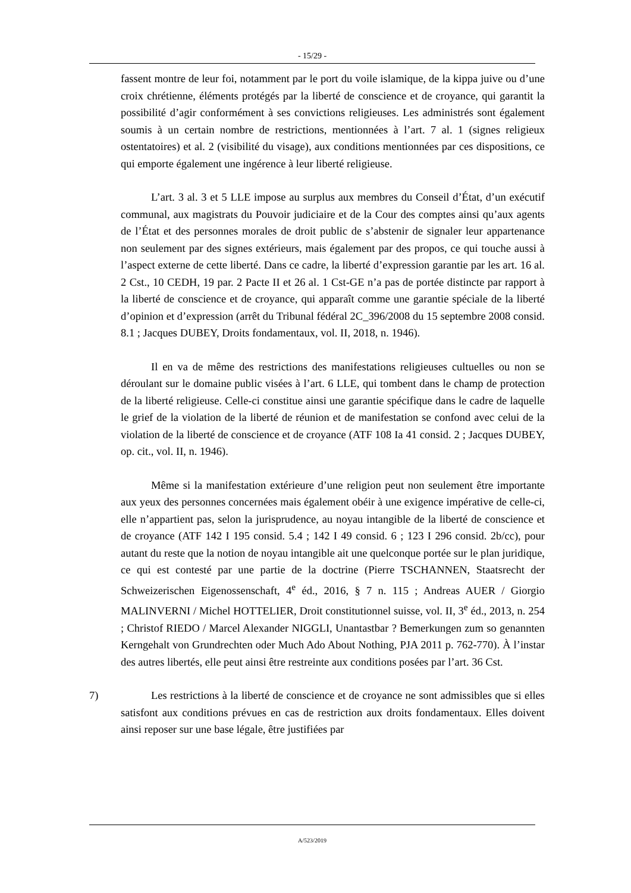- 15/29 -
fassent montre de leur foi, notamment par le port du voile islamique, de la kippa juive ou d’une croix chrétienne, éléments protégés par la liberté de conscience et de croyance, qui garantit la possibilité d’agir conformément à ses convictions religieuses. Les administrés sont également soumis à un certain nombre de restrictions, mentionnées à l’art. 7 al. 1 (signes religieux ostentatoires) et al. 2 (visibilité du visage), aux conditions mentionnées par ces dispositions, ce qui emporte également une ingérence à leur liberté religieuse.
L’art. 3 al. 3 et 5 LLE impose au surplus aux membres du Conseil d’État, d’un exécutif communal, aux magistrats du Pouvoir judiciaire et de la Cour des comptes ainsi qu’aux agents de l’État et des personnes morales de droit public de s’abstenir de signaler leur appartenance non seulement par des signes extérieurs, mais également par des propos, ce qui touche aussi à l’aspect externe de cette liberté. Dans ce cadre, la liberté d’expression garantie par les art. 16 al. 2 Cst., 10 CEDH, 19 par. 2 Pacte II et 26 al. 1 Cst-GE n’a pas de portée distincte par rapport à la liberté de conscience et de croyance, qui apparaît comme une garantie spéciale de la liberté d’opinion et d’expression (arrêt du Tribunal fédéral 2C_396/2008 du 15 septembre 2008 consid. 8.1 ; Jacques DUBEY, Droits fondamentaux, vol. II, 2018, n. 1946).
Il en va de même des restrictions des manifestations religieuses cultuelles ou non se déroulant sur le domaine public visées à l’art. 6 LLE, qui tombent dans le champ de protection de la liberté religieuse. Celle-ci constitue ainsi une garantie spécifique dans le cadre de laquelle le grief de la violation de la liberté de réunion et de manifestation se confond avec celui de la violation de la liberté de conscience et de croyance (ATF 108 Ia 41 consid. 2 ; Jacques DUBEY, op. cit., vol. II, n. 1946).
Même si la manifestation extérieure d’une religion peut non seulement être importante aux yeux des personnes concernées mais également obéir à une exigence impérative de celle-ci, elle n’appartient pas, selon la jurisprudence, au noyau intangible de la liberté de conscience et de croyance (ATF 142 I 195 consid. 5.4 ; 142 I 49 consid. 6 ; 123 I 296 consid. 2b/cc), pour autant du reste que la notion de noyau intangible ait une quelconque portée sur le plan juridique, ce qui est contesté par une partie de la doctrine (Pierre TSCHANNEN, Staatsrecht der Schweizerischen Eigenossenschaft, 4<sup>e</sup> éd., 2016, § 7 n. 115 ; Andreas AUER / Giorgio MALINVERNI / Michel HOTTELIER, Droit constitutionnel suisse, vol. II, 3<sup>e</sup> éd., 2013, n. 254 ; Christof RIEDO / Marcel Alexander NIGGLI, Unantastbar ? Bemerkungen zum so genannten Kerngehalt von Grundrechten oder Much Ado About Nothing, PJA 2011 p. 762-770). À l’instar des autres libertés, elle peut ainsi être restreinte aux conditions posées par l’art. 36 Cst.
7) Les restrictions à la liberté de conscience et de croyance ne sont admissibles que si elles satisfont aux conditions prévues en cas de restriction aux droits fondamentaux. Elles doivent ainsi reposer sur une base légale, être justifiées par
A/523/2019